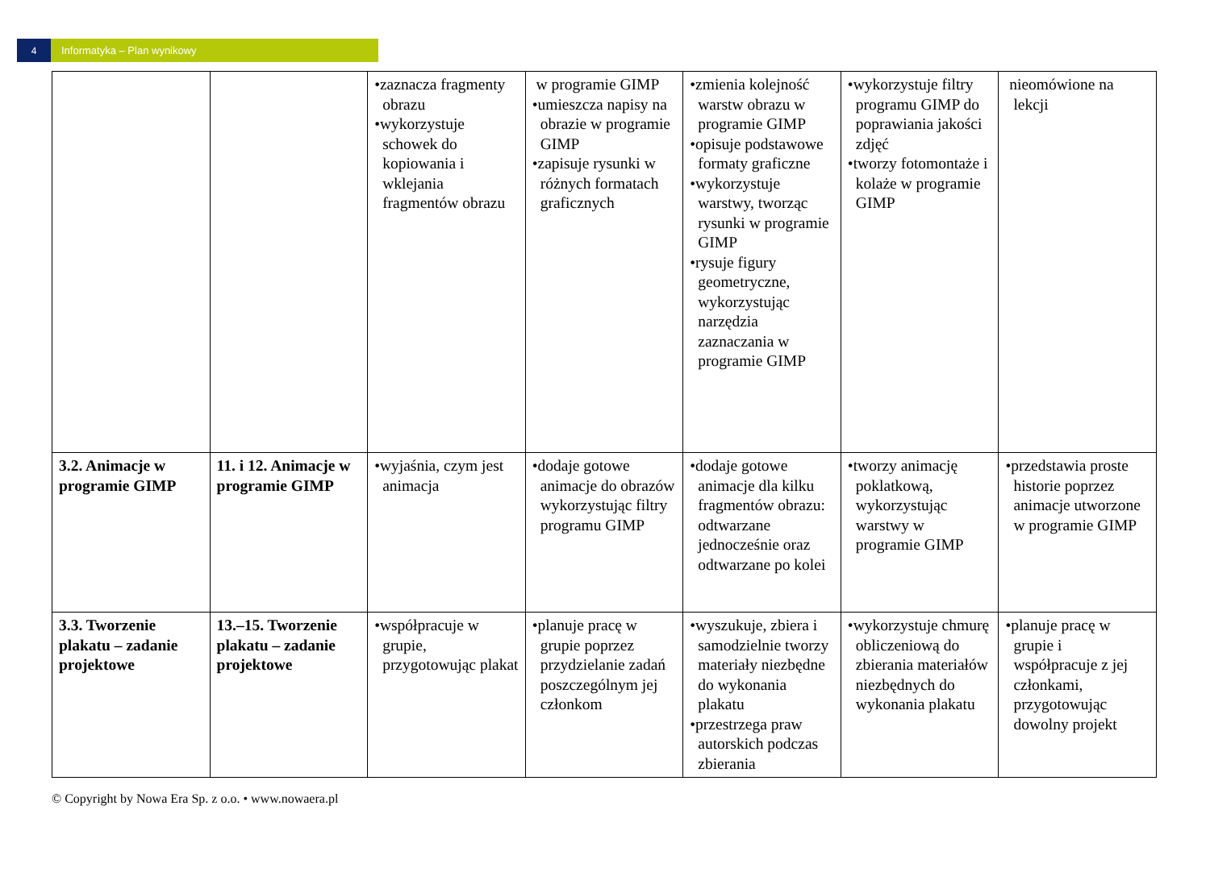4 Informatyka – Plan wynikowy
| | | •zaznacza fragmenty obrazu •wykorzystuje schowek do kopiowania i wklejania fragmentów obrazu | w programie GIMP •umieszcza napisy na obrazie w programie GIMP •zapisuje rysunki w różnych formatach graficznych | •zmienia kolejność warstw obrazu w programie GIMP •opisuje podstawowe formaty graficzne •wykorzystuje warstwy, tworząc rysunki w programie GIMP •rysuje figury geometryczne, wykorzystując narzędzia zaznaczania w programie GIMP | •wykorzystuje filtry programu GIMP do poprawiania jakości zdjęć •tworzy fotomontaże i kolaże w programie GIMP | nieomówione na lekcji |
| 3.2. Animacje w programie GIMP | 11. i 12. Animacje w programie GIMP | •wyjaśnia, czym jest animacja | •dodaje gotowe animacje do obrazów wykorzystując filtry programu GIMP | •dodaje gotowe animacje dla kilku fragmentów obrazu: odtwarzane jednocześnie oraz odtwarzane po kolei | •tworzy animację poklatkową, wykorzystując warstwy w programie GIMP | •przedstawia proste historie poprzez animacje utworzone w programie GIMP |
| 3.3. Tworzenie plakatu – zadanie projektowe | 13.–15. Tworzenie plakatu – zadanie projektowe | •współpracuje w grupie, przygotowując plakat | •planuje pracę w grupie poprzez przydzielanie zadań poszczególnym jej członkom | •wyszukuje, zbiera i samodzielnie tworzy materiały niezbędne do wykonania plakatu •przestrzega praw autorskich podczas zbierania | •wykorzystuje chmurę obliczeniową do zbierania materiałów niezbędnych do wykonania plakatu | •planuje pracę w grupie i współpracuje z jej członkami, przygotowując dowolny projekt |
© Copyright by Nowa Era Sp. z o.o. • www.nowaera.pl